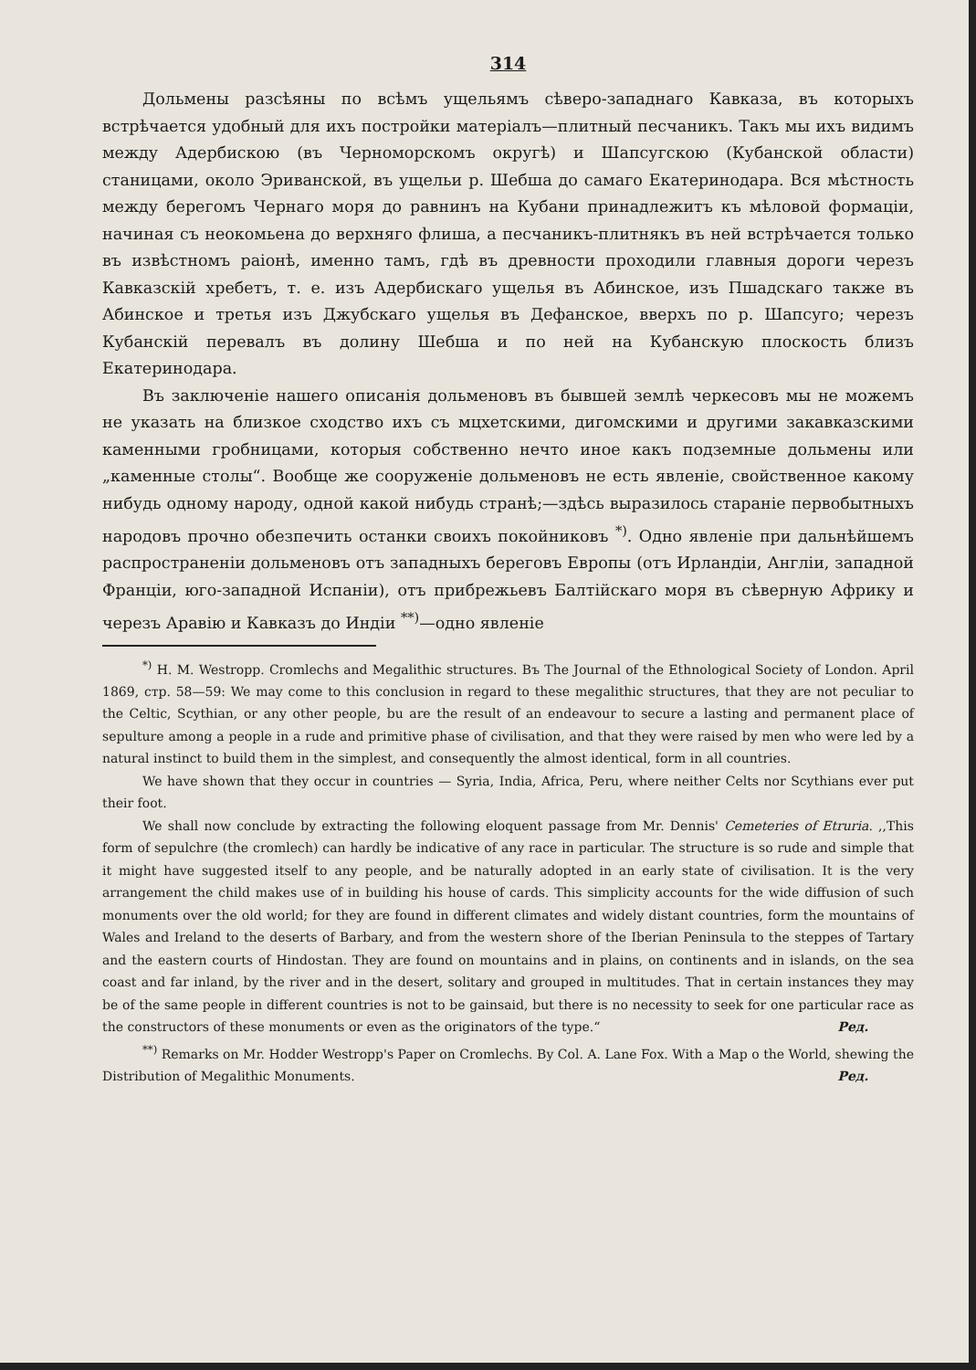314
Дольмены разсѣяны по всѣмъ ущельямъ сѣверо-западнаго Кавказа, въ которыхъ встрѣчается удобный для ихъ постройки матеріалъ—плитный песчаникъ. Такъ мы ихъ видимъ между Адербискою (въ Черноморскомъ округѣ) и Шапсугскою (Кубанской области) станицами, около Эриванской, въ ущельи р. Шебша до самаго Екатеринодара. Вся мѣстность между берегомъ Чернаго моря до равнинъ на Кубани принадлежитъ къ мѣловой формаціи, начиная съ неокомьена до верхняго флиша, а песчаникъ-плитнякъ въ ней встрѣчается только въ извѣстномъ раіонѣ, именно тамъ, гдѣ въ древности проходили главныя дороги черезъ Кавказскій хребетъ, т. е. изъ Адербискаго ущелья въ Абинское, изъ Пшадскаго также въ Абинское и третья изъ Джубскаго ущелья въ Дефанское, вверхъ по р. Шапсуго; черезъ Кубанскій перевалъ въ долину Шебша и по ней на Кубанскую плоскость близъ Екатеринодара.
Въ заключеніе нашего описанія дольменовъ въ бывшей землѣ черкесовъ мы не можемъ не указать на близкое сходство ихъ съ мцхетскими, дигомскими и другими закавказскими каменными гробницами, которыя собственно нечто иное какъ подземные дольмены или „каменные столы“. Вообще же сооруженіе дольменовъ не есть явленіе, свойственное какому нибудь одному народу, одной какой нибудь странѣ;—здѣсь выразилось стараніе первобытныхъ народовъ прочно обезпечить останки своихъ покойниковъ <sup>*)</sup>. Одно явленіе при дальнѣйшемъ распространеніи дольменовъ отъ западныхъ береговъ Европы (отъ Ирландіи, Англіи, западной Франціи, юго-западной Испаніи), отъ прибрежьевъ Балтійскаго моря въ сѣверную Африку и черезъ Аравію и Кавказъ до Индіи <sup>**)</sup>—одно явленіе
<sup>*)</sup> H. M. Westropp. Cromlechs and Megalithic structures. Въ The Journal of the Ethnological Society of London. April 1869, стр. 58—59: We may come to this conclusion in regard to these megalithic structures, that they are not peculiar to the Celtic, Scythian, or any other people, bu are the result of an endeavour to secure a lasting and permanent place of sepulture among a people in a rude and primitive phase of civilisation, and that they were raised by men who were led by a natural instinct to build them in the simplest, and consequently the almost identical, form in all countries.
We have shown that they occur in countries — Syria, India, Africa, Peru, where neither Celts nor Scythians ever put their foot.
We shall now conclude by extracting the following eloquent passage from Mr. Dennis' Cemeteries of Etruria. ,,This form of sepulchre (the cromlech) can hardly be indicative of any race in particular. The structure is so rude and simple that it might have suggested itself to any people, and be naturally adopted in an early state of civilisation. It is the very arrangement the child makes use of in building his house of cards. This simplicity accounts for the wide diffusion of such monuments over the old world; for they are found in different climates and widely distant countries, form the mountains of Wales and Ireland to the deserts of Barbary, and from the western shore of the Iberian Peninsula to the steppes of Tartary and the eastern courts of Hindostan. They are found on mountains and in plains, on continents and in islands, on the sea coast and far inland, by the river and in the desert, solitary and grouped in multitudes. That in certain instances they may be of the same people in different countries is not to be gainsaid, but there is no necessity to seek for one particular race as the constructors of these monuments or even as the originators of the type.“ Ред.
<sup>**)</sup> Remarks on Mr. Hodder Westropp's Paper on Cromlechs. By Col. A. Lane Fox. With a Map o the World, shewing the Distribution of Megalithic Monuments. Ред.